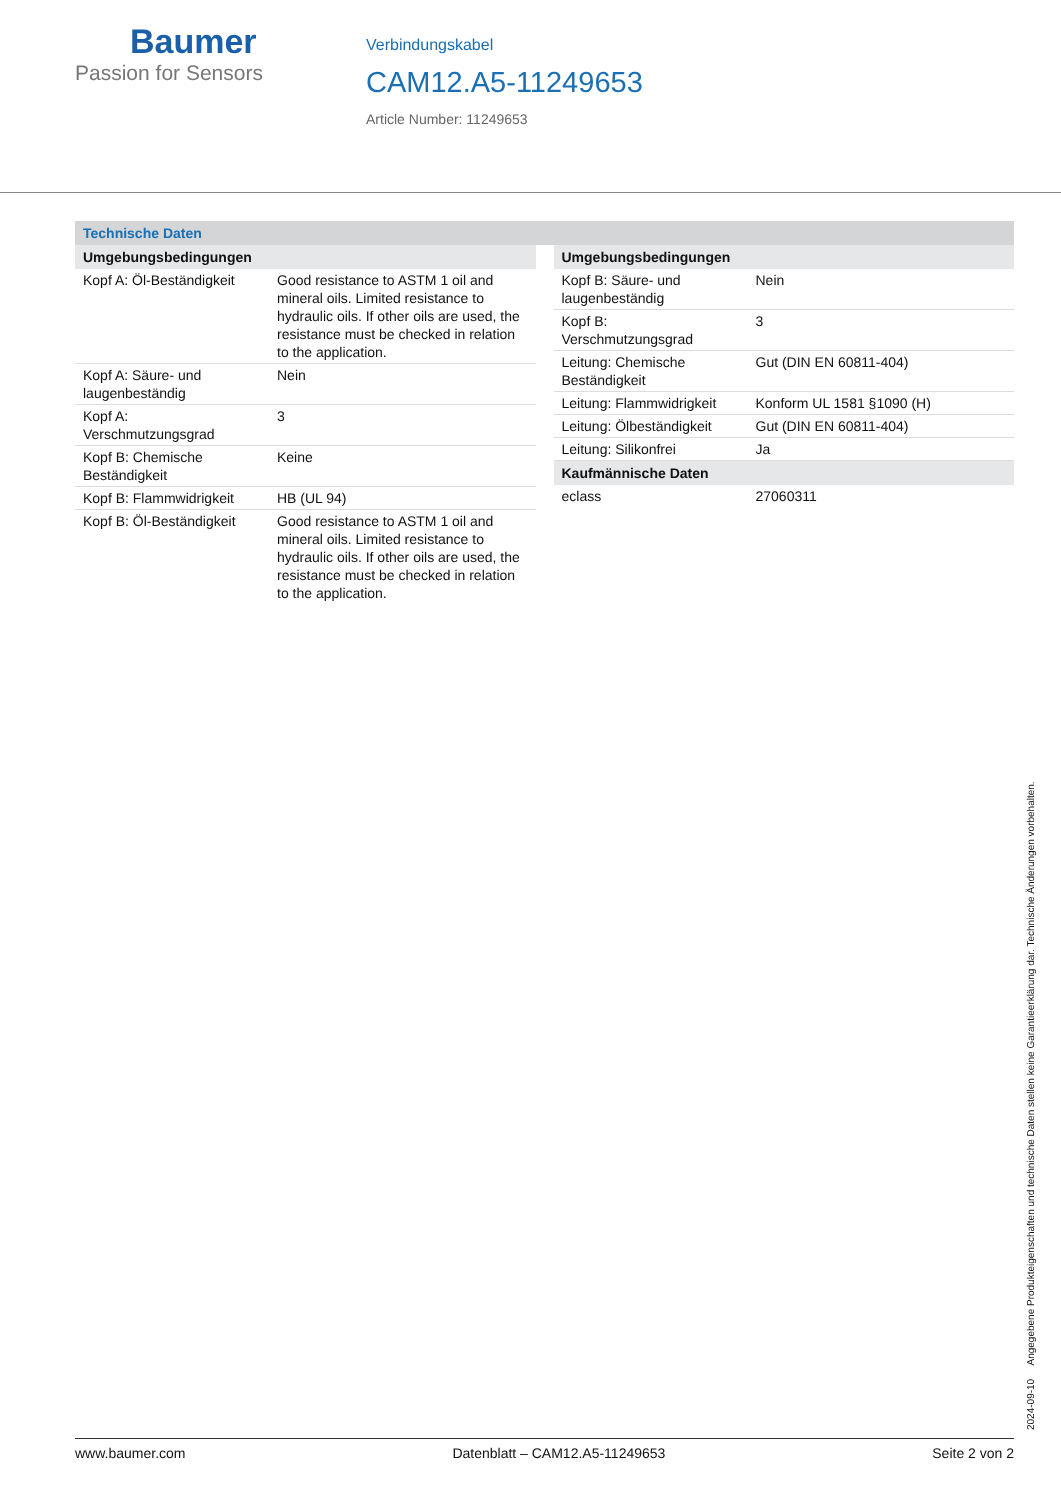Baumer
Passion for Sensors
Verbindungskabel
CAM12.A5-11249653
Article Number: 11249653
Technische Daten
| Umgebungsbedingungen | |
| --- | --- |
| Kopf A: Öl-Beständigkeit | Good resistance to ASTM 1 oil and mineral oils. Limited resistance to hydraulic oils. If other oils are used, the resistance must be checked in relation to the application. |
| Kopf A: Säure- und laugenbeständig | Nein |
| Kopf A: Verschmutzungsgrad | 3 |
| Kopf B: Chemische Beständigkeit | Keine |
| Kopf B: Flammwidrigkeit | HB (UL 94) |
| Kopf B: Öl-Beständigkeit | Good resistance to ASTM 1 oil and mineral oils. Limited resistance to hydraulic oils. If other oils are used, the resistance must be checked in relation to the application. |
| Umgebungsbedingungen | |
| --- | --- |
| Kopf B: Säure- und laugenbeständig | Nein |
| Kopf B: Verschmutzungsgrad | 3 |
| Leitung: Chemische Beständigkeit | Gut (DIN EN 60811-404) |
| Leitung: Flammwidrigkeit | Konform UL 1581 §1090 (H) |
| Leitung: Ölbeständigkeit | Gut (DIN EN 60811-404) |
| Leitung: Silikonfrei | Ja |
| Kaufmännische Daten | |
| eclass | 27060311 |
2024-09-10 Angegebene Produkteigenschaften und technische Daten stellen keine Garantieerklärung dar. Technische Änderungen vorbehalten.
www.baumer.com Datenblatt – CAM12.A5-11249653 Seite 2 von 2